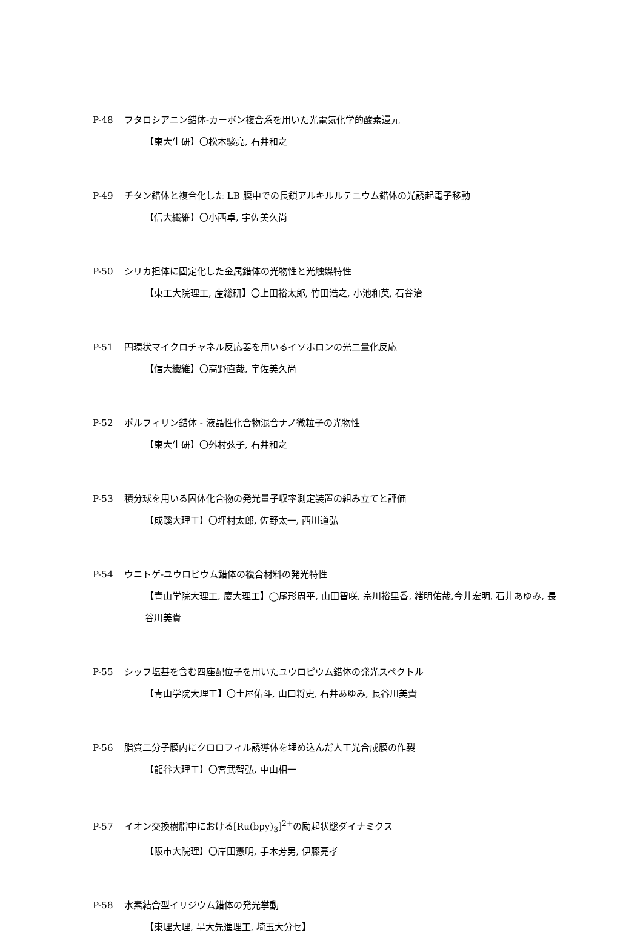P-48 フタロシアニン錯体-カーボン複合系を用いた光電気化学的酸素還元
【東大生研】〇松本駿亮, 石井和之
P-49 チタン錯体と複合化した LB 膜中での長鎖アルキルルテニウム錯体の光誘起電子移動
【信大繊維】〇小西卓, 宇佐美久尚
P-50 シリカ担体に固定化した金属錯体の光物性と光触媒特性
【東工大院理工, 産総研】〇上田裕太郎, 竹田浩之, 小池和英, 石谷治
P-51 円環状マイクロチャネル反応器を用いるイソホロンの光二量化反応
【信大繊維】〇高野直哉, 宇佐美久尚
P-52 ポルフィリン錯体 - 液晶性化合物混合ナノ微粒子の光物性
【東大生研】〇外村弦子, 石井和之
P-53 積分球を用いる固体化合物の発光量子収率測定装置の組み立てと評価
【成蹊大理工】〇坪村太郎, 佐野太一, 西川道弘
P-54 ウニトゲ-ユウロピウム錯体の複合材料の発光特性
【青山学院大理工, 慶大理工】◯尾形周平, 山田智咲, 宗川裕里香, 緒明佑哉,今井宏明, 石井あゆみ, 長谷川美貴
P-55 シッフ塩基を含む四座配位子を用いたユウロピウム錯体の発光スペクトル
【青山学院大理工】〇土屋佑斗, 山口将史, 石井あゆみ, 長谷川美貴
P-56 脂質二分子膜内にクロロフィル誘導体を埋め込んだ人工光合成膜の作製
【龍谷大理工】〇宮武智弘, 中山相一
P-57 イオン交換樹脂中における[Ru(bpy)<sub>3</sub>]<sup>2+</sup>の励起状態ダイナミクス
【阪市大院理】〇岸田憲明, 手木芳男, 伊藤亮孝
P-58 水素結合型イリジウム錯体の発光挙動
【東理大理, 早大先進理工, 埼玉大分セ】